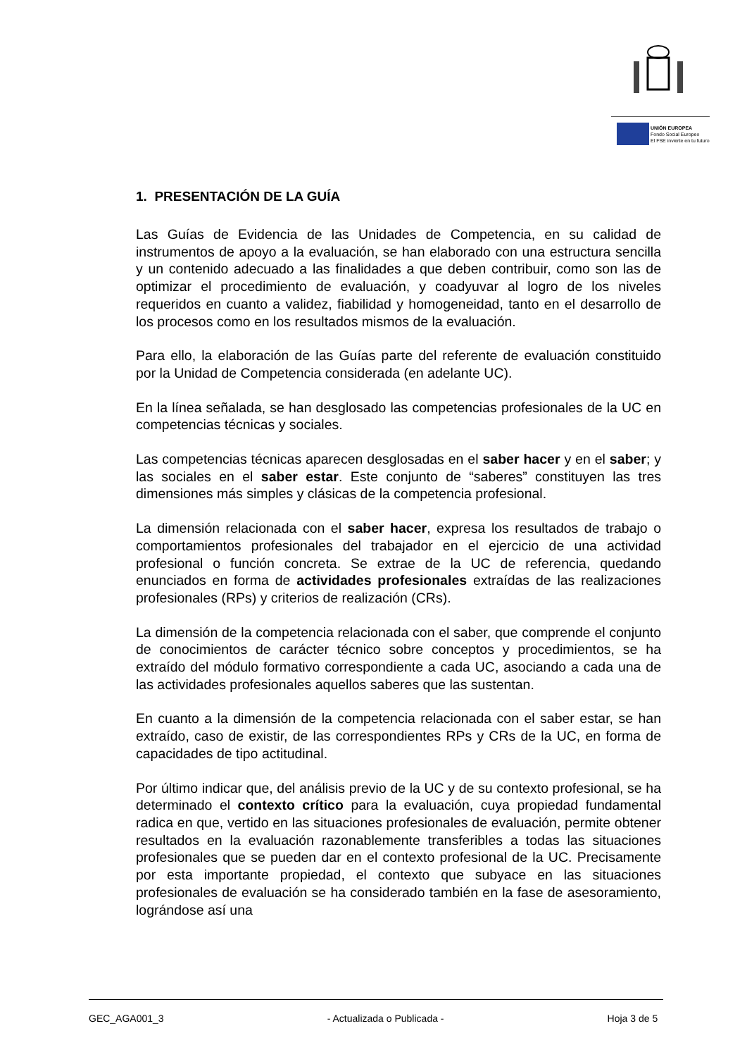UNIÓN EUROPEA
Fondo Social Europeo
El FSE invierte en tu futuro
1. PRESENTACIÓN DE LA GUÍA
Las Guías de Evidencia de las Unidades de Competencia, en su calidad de instrumentos de apoyo a la evaluación, se han elaborado con una estructura sencilla y un contenido adecuado a las finalidades a que deben contribuir, como son las de optimizar el procedimiento de evaluación, y coadyuvar al logro de los niveles requeridos en cuanto a validez, fiabilidad y homogeneidad, tanto en el desarrollo de los procesos como en los resultados mismos de la evaluación.
Para ello, la elaboración de las Guías parte del referente de evaluación constituido por la Unidad de Competencia considerada (en adelante UC).
En la línea señalada, se han desglosado las competencias profesionales de la UC en competencias técnicas y sociales.
Las competencias técnicas aparecen desglosadas en el saber hacer y en el saber; y las sociales en el saber estar. Este conjunto de “saberes” constituyen las tres dimensiones más simples y clásicas de la competencia profesional.
La dimensión relacionada con el saber hacer, expresa los resultados de trabajo o comportamientos profesionales del trabajador en el ejercicio de una actividad profesional o función concreta. Se extrae de la UC de referencia, quedando enunciados en forma de actividades profesionales extraídas de las realizaciones profesionales (RPs) y criterios de realización (CRs).
La dimensión de la competencia relacionada con el saber, que comprende el conjunto de conocimientos de carácter técnico sobre conceptos y procedimientos, se ha extraído del módulo formativo correspondiente a cada UC, asociando a cada una de las actividades profesionales aquellos saberes que las sustentan.
En cuanto a la dimensión de la competencia relacionada con el saber estar, se han extraído, caso de existir, de las correspondientes RPs y CRs de la UC, en forma de capacidades de tipo actitudinal.
Por último indicar que, del análisis previo de la UC y de su contexto profesional, se ha determinado el contexto crítico para la evaluación, cuya propiedad fundamental radica en que, vertido en las situaciones profesionales de evaluación, permite obtener resultados en la evaluación razonablemente transferibles a todas las situaciones profesionales que se pueden dar en el contexto profesional de la UC. Precisamente por esta importante propiedad, el contexto que subyace en las situaciones profesionales de evaluación se ha considerado también en la fase de asesoramiento, lográndose así una
GEC_AGA001_3 - Actualizada o Publicada - Hoja 3 de 5